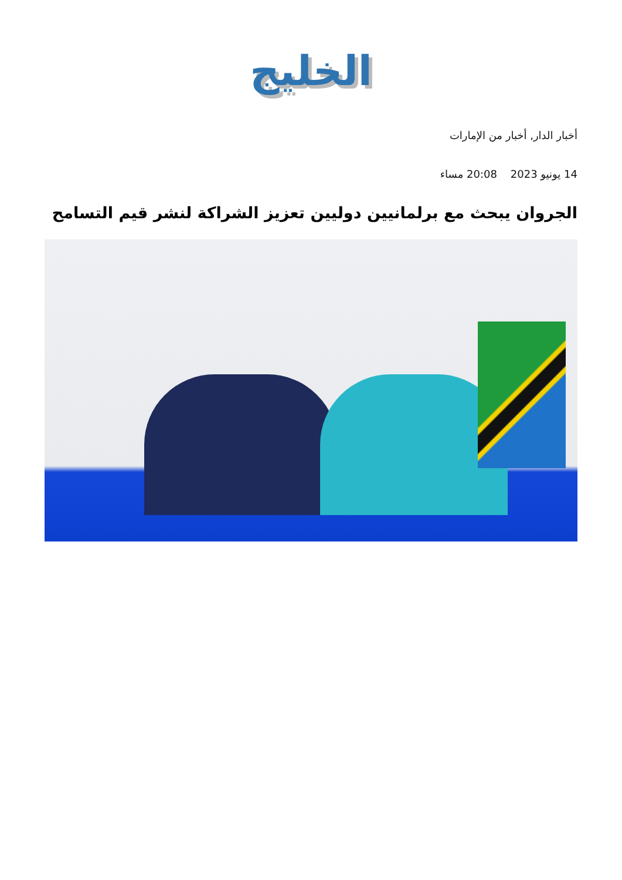الخليج
أخبار الدار, أخبار من الإمارات
14 يونيو 2023 20:08 مساء
الجروان يبحث مع برلمانيين دوليين تعزيز الشراكة لنشر قيم التسامح